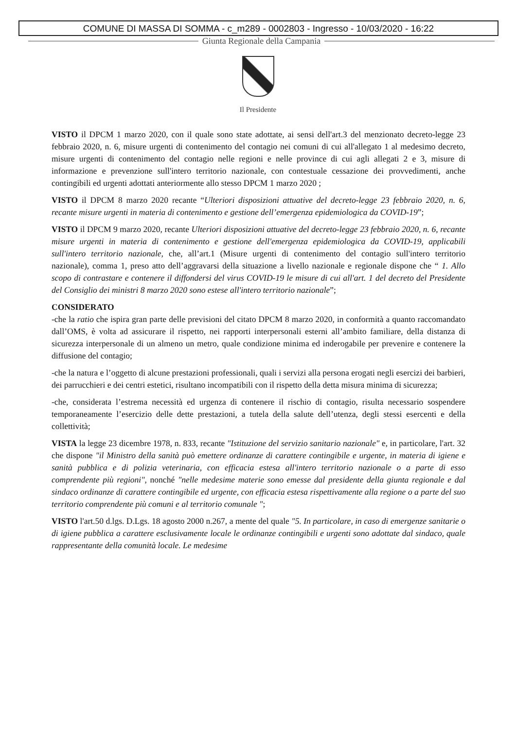COMUNE DI MASSA DI SOMMA - c_m289 - 0002803 - Ingresso - 10/03/2020 - 16:22
Giunta Regionale della Campania
Il Presidente
VISTO il DPCM 1 marzo 2020, con il quale sono state adottate, ai sensi dell'art.3 del menzionato decreto-legge 23 febbraio 2020, n. 6, misure urgenti di contenimento del contagio nei comuni di cui all'allegato 1 al medesimo decreto, misure urgenti di contenimento del contagio nelle regioni e nelle province di cui agli allegati 2 e 3, misure di informazione e prevenzione sull'intero territorio nazionale, con contestuale cessazione dei provvedimenti, anche contingibili ed urgenti adottati anteriormente allo stesso DPCM 1 marzo 2020 ;
VISTO il DPCM 8 marzo 2020 recante “Ulteriori disposizioni attuative del decreto-legge 23 febbraio 2020, n. 6, recante misure urgenti in materia di contenimento e gestione dell’emergenza epidemiologica da COVID-19”;
VISTO il DPCM 9 marzo 2020, recante Ulteriori disposizioni attuative del decreto-legge 23 febbraio 2020, n. 6, recante misure urgenti in materia di contenimento e gestione dell'emergenza epidemiologica da COVID-19, applicabili sull'intero territorio nazionale, che, all’art.1 (Misure urgenti di contenimento del contagio sull'intero territorio nazionale), comma 1, preso atto dell’aggravarsi della situazione a livello nazionale e regionale dispone che “ 1. Allo scopo di contrastare e contenere il diffondersi del virus COVID-19 le misure di cui all'art. 1 del decreto del Presidente del Consiglio dei ministri 8 marzo 2020 sono estese all'intero territorio nazionale”;
CONSIDERATO
-che la ratio che ispira gran parte delle previsioni del citato DPCM 8 marzo 2020, in conformità a quanto raccomandato dall’OMS, è volta ad assicurare il rispetto, nei rapporti interpersonali esterni all’ambito familiare, della distanza di sicurezza interpersonale di un almeno un metro, quale condizione minima ed inderogabile per prevenire e contenere la diffusione del contagio;
-che la natura e l’oggetto di alcune prestazioni professionali, quali i servizi alla persona erogati negli esercizi dei barbieri, dei parrucchieri e dei centri estetici, risultano incompatibili con il rispetto della detta misura minima di sicurezza;
-che, considerata l’estrema necessità ed urgenza di contenere il rischio di contagio, risulta necessario sospendere temporaneamente l’esercizio delle dette prestazioni, a tutela della salute dell’utenza, degli stessi esercenti e della collettività;
VISTA la legge 23 dicembre 1978, n. 833, recante "Istituzione del servizio sanitario nazionale" e, in particolare, l'art. 32 che dispone "il Ministro della sanità può emettere ordinanze di carattere contingibile e urgente, in materia di igiene e sanità pubblica e di polizia veterinaria, con efficacia estesa all'intero territorio nazionale o a parte di esso comprendente più regioni", nonché "nelle medesime materie sono emesse dal presidente della giunta regionale e dal sindaco ordinanze di carattere contingibile ed urgente, con efficacia estesa rispettivamente alla regione o a parte del suo territorio comprendente più comuni e al territorio comunale ";
VISTO l'art.50 d.lgs. D.Lgs. 18 agosto 2000 n.267, a mente del quale "5. In particolare, in caso di emergenze sanitarie o di igiene pubblica a carattere esclusivamente locale le ordinanze contingibili e urgenti sono adottate dal sindaco, quale rappresentante della comunità locale. Le medesime